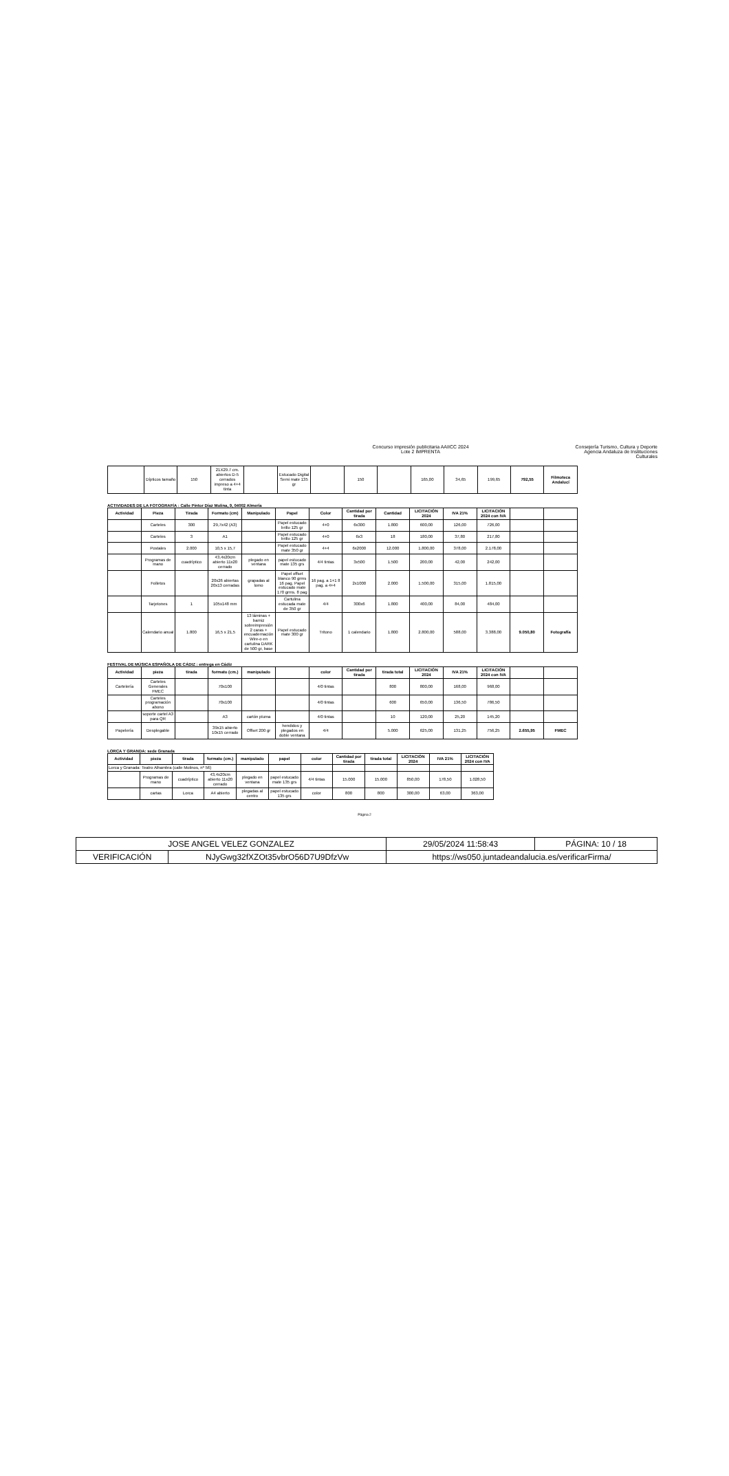Concurso impresión publicitaria AAIICC 2024
Lote 2 IMPRENTA
Consejería Turismo, Cultura y Deporte
Agencia Andaluza de Instituciones Culturales
| | Dípticos tamaño | 150 | 21X29.7 cm. abiertos D-5 cerrados impreso a 4+4 tinta | | Estucado Digital Semi mate 135 gr | | 150 | | 165,00 | 34,65 | 199,65 | 792,55 | Filmoteca Andalucí |
ACTIVIDADES DE LA FOTOGRAFÍA : Calle Pintor Díaz Molina, 9, 04002 Almería
| Actividad | Pieza | Tirada | Formato (cm) | Manipulado | Papel | Color | Cantidad por tirada | Cantidad | LICITACIÓN 2024 | IVA 21% | LICITACIÓN 2024 con IVA | | |
| --- | --- | --- | --- | --- | --- | --- | --- | --- | --- | --- | --- | --- | --- |
| | Carteles | 300 | 29,7x42 (A3) | | Papel estucado brillo 125 gr | 4+0 | 6x300 | 1.800 | 600,00 | 126,00 | 726,00 | | |
| | Carteles | 3 | A1 | | Papel estucado brillo 125 gr | 4+0 | 6x3 | 18 | 180,00 | 37,80 | 217,80 | | |
| | Postales | 2.000 | 10,5 x 15,7 | | Papel estucado mate 350 gr | 4+4 | 6x2000 | 12.000 | 1.800,00 | 378,00 | 2.178,00 | | |
| | Programas de mano | cuadríptico | 43,4x20cm abierto 11x20 cerrado | plegado en ventana | papel estucado mate 135 grs | 4/4 tintas | 3x500 | 1.500 | 200,00 | 42,00 | 242,00 | | |
| | Folletos | | 20x26 abiertas 20x13 cerradas | grapadas al lomo | Papel offset blanco 90 grms 16 pag. Papel estucado mate 170 grms. 8 pag | 16 pag. a 1+1 8 pag. a 4+4 | 2x1000 | 2.000 | 1.500,00 | 315,00 | 1.815,00 | | |
| | Tarjetones | 1 | 105x148 mm | | Cartulina estucada mate de 350 gr | 4/4 | 300x6 | 1.800 | 400,00 | 84,00 | 484,00 | | |
| | Calendario anual | 1.800 | 16,5 x 21,5 | 13 láminas + barniz sobreimpresión 2 caras + encuadernación Wire-o en cartulina DARK de 500 gr, base | Papel estucado mate 300 gr | Tritono | 1 calendario | 1.800 | 2.800,00 | 588,00 | 3.388,00 | 9.050,80 | Fotografía |
FESTIVAL DE MÚSICA ESPAÑOLA DE CÁDIZ : entrega en Cádiz
| Actividad | pieza | tirada | formato (cm.) | manipulado | | color | Cantidad por tirada | tirada total | LICITACIÓN 2024 | IVA 21% | LICITACIÓN 2024 con IVA | | |
| --- | --- | --- | --- | --- | --- | --- | --- | --- | --- | --- | --- | --- | --- |
| Cartelería | Carteles Generales FMEC | | 70x100 | | | 4/0 tintas | | 800 | 800,00 | 168,00 | 968,00 | | |
| | Carteles programación abono | | 70x100 | | | 4/0 tintas | | 600 | 650,00 | 136,50 | 786,50 | | |
| | soporte cartel A3 para QR | | A3 | cartón pluma | | 4/0 tintas | | 10 | 120,00 | 25,20 | 145,20 | | |
| Papelería | Desplegable | | 39x15 abierto 10x15 cerrado | Offset 200 gr | hendidos y plegados en doble ventana | 4/4 | | 5.000 | 625,00 | 131,25 | 756,25 | 2.655,95 | FMEC |
LORCA Y GRANDA: sede Granada
| Actividad | pieza | tirada | formato (cm.) | manipulado | papel | color | Cantidad por tirada | tirada total | LICITACIÓN 2024 | IVA 21% | LICITACIÓN 2024 con IVA |
| --- | --- | --- | --- | --- | --- | --- | --- | --- | --- | --- | --- |
| Lorca y Granada: Teatro Alhambra (calle Molinos, nº 56) | | | | | | | | | | | |
| | Programas de mano | cuadríptico | 43,4x20cm abierto 11x20 cerrado | plegado en ventana | papel estucado mate 135 grs | 4/4 tintas | 15.000 | 15.000 | 850,00 | 178,50 | 1.028,50 |
| | cartas | Lorca | A4 abierto | plegadas al centro | papel estucado 135 grs | color | 800 | 800 | 300,00 | 63,00 | 363,00 |
Página 2
| JOSE ANGEL VELEZ GONZALEZ | | | 29/05/2024 11:58:43 | PÁGINA: 10 / 18 |
| VERIFICACIÓN | NJyGwg32fXZOt35vbrO56D7U9DfzVw | https://ws050.juntadeandalucia.es/verificarFirma/ | | |